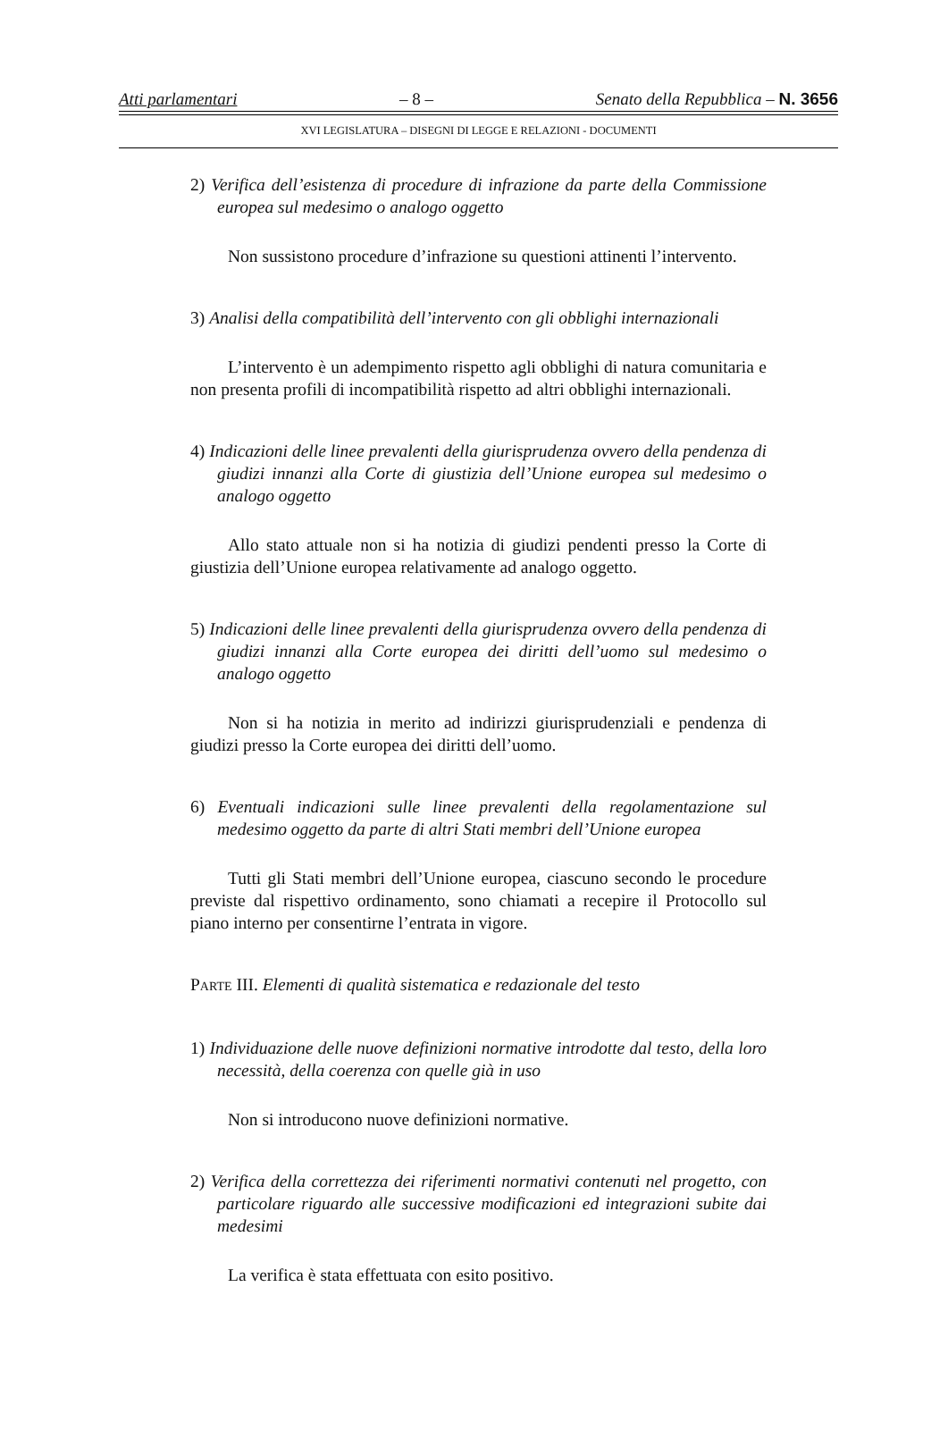Atti parlamentari – 8 – Senato della Repubblica – N. 3656
XVI LEGISLATURA – DISEGNI DI LEGGE E RELAZIONI - DOCUMENTI
2) Verifica dell’esistenza di procedure di infrazione da parte della Commissione europea sul medesimo o analogo oggetto
Non sussistono procedure d’infrazione su questioni attinenti l’intervento.
3) Analisi della compatibilità dell’intervento con gli obblighi internazionali
L’intervento è un adempimento rispetto agli obblighi di natura comunitaria e non presenta profili di incompatibilità rispetto ad altri obblighi internazionali.
4) Indicazioni delle linee prevalenti della giurisprudenza ovvero della pendenza di giudizi innanzi alla Corte di giustizia dell’Unione europea sul medesimo o analogo oggetto
Allo stato attuale non si ha notizia di giudizi pendenti presso la Corte di giustizia dell’Unione europea relativamente ad analogo oggetto.
5) Indicazioni delle linee prevalenti della giurisprudenza ovvero della pendenza di giudizi innanzi alla Corte europea dei diritti dell’uomo sul medesimo o analogo oggetto
Non si ha notizia in merito ad indirizzi giurisprudenziali e pendenza di giudizi presso la Corte europea dei diritti dell’uomo.
6) Eventuali indicazioni sulle linee prevalenti della regolamentazione sul medesimo oggetto da parte di altri Stati membri dell’Unione europea
Tutti gli Stati membri dell’Unione europea, ciascuno secondo le procedure previste dal rispettivo ordinamento, sono chiamati a recepire il Protocollo sul piano interno per consentirne l’entrata in vigore.
PARTE III. Elementi di qualità sistematica e redazionale del testo
1) Individuazione delle nuove definizioni normative introdotte dal testo, della loro necessità, della coerenza con quelle già in uso
Non si introducono nuove definizioni normative.
2) Verifica della correttezza dei riferimenti normativi contenuti nel progetto, con particolare riguardo alle successive modificazioni ed integrazioni subite dai medesimi
La verifica è stata effettuata con esito positivo.